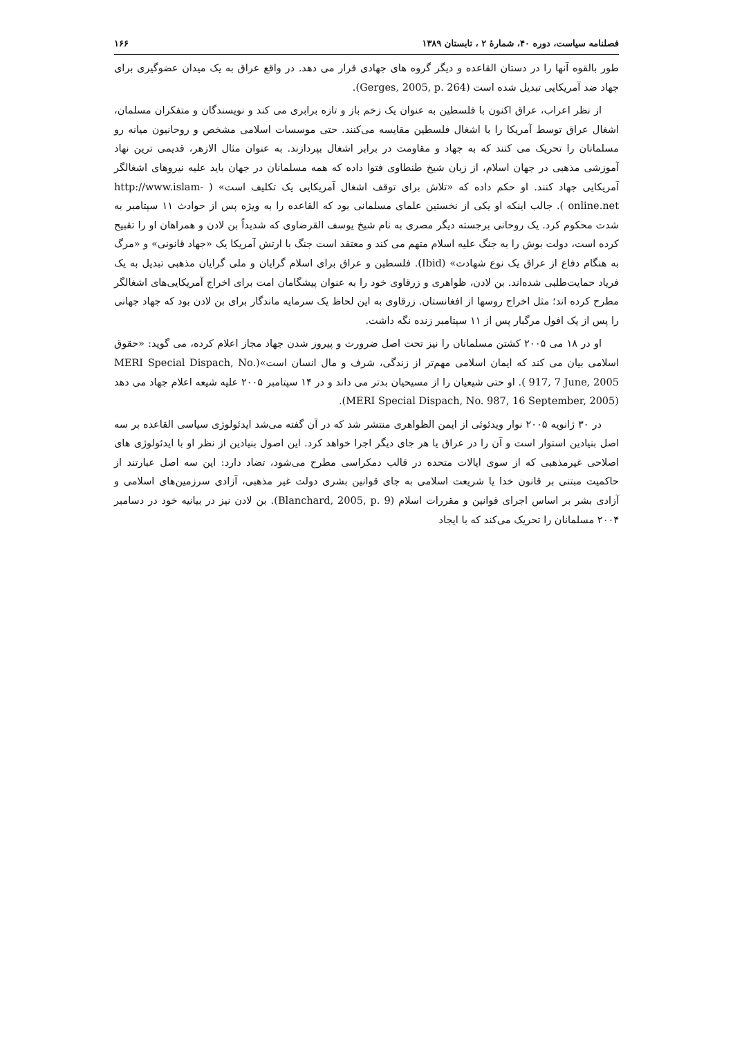فصلنامه سیاست، دوره ۴۰، شمارهٔ ۲ ، تابستان ۱۳۸۹ ۱۶۶
طور بالقوه آنها را در دستان القاعده و دیگر گروه های جهادی قرار می دهد. در واقع عراق به یک میدان عضوگیری برای جهاد ضد آمریکایی تبدیل شده است (Gerges, 2005, p. 264).
از نظر اعراب، عراق اکنون با فلسطین به عنوان یک زخم باز و تازه برابری می کند و نویسندگان و متفکران مسلمان، اشغال عراق توسط آمریکا را با اشغال فلسطین مقایسه می‌کنند. حتی موسسات اسلامی مشخص و روحانیون میانه رو مسلمانان را تحریک می کنند که به جهاد و مقاومت در برابر اشغال بپردازند. به عنوان مثال الازهر، قدیمی ترین نهاد آموزشی مذهبی در جهان اسلام، از زبان شیخ طنطاوی فتوا داده که همه مسلمانان در جهان باید علیه نیروهای اشغالگر آمریکایی جهاد کنند. او حکم داده که «تلاش برای توقف اشغال آمریکایی یک تکلیف است» ( http://www.islam-online.net ). جالب اینکه او یکی از نخستین علمای مسلمانی بود که القاعده را به ویژه پس از حوادث ۱۱ سپتامبر به شدت محکوم کرد. یک روحانی برجسته دیگر مصری به نام شیخ یوسف القرضاوی که شدیداً بن لادن و همراهان او را تقبیح کرده است، دولت بوش را به جنگ علیه اسلام متهم می کند و معتقد است جنگ با ارتش آمریکا یک «جهاد قانونی» و «مرگ به هنگام دفاع از عراق یک نوع شهادت» (Ibid). فلسطین و عراق برای اسلام گرایان و ملی گرایان مذهبی تبدیل به یک فریاد حمایت‌طلبی شده‌اند. بن لادن، ظواهری و زرقاوی خود را به عنوان پیشگامان امت برای اخراج آمریکایی‌های اشغالگر مطرح کرده اند؛ مثل اخراج روسها از افغانستان. زرقاوی به این لحاظ یک سرمایه ماندگار برای بن لادن بود که جهاد جهانی را پس از یک افول مرگبار پس از ۱۱ سپتامبر زنده نگه داشت.
او در ۱۸ می ۲۰۰۵ کشتن مسلمانان را نیز تحت اصل ضرورت و پیروز شدن جهاد مجاز اعلام کرده، می گوید: «حقوق اسلامی بیان می کند که ایمان اسلامی مهم‌تر از زندگی، شرف و مال انسان است»(MERI Special Dispach, No. 917, 7 June, 2005 ). او حتی شیعیان را از مسیحیان بدتر می داند و در ۱۴ سپتامبر ۲۰۰۵ علیه شیعه اعلام جهاد می دهد (MERI Special Dispach, No. 987, 16 September, 2005).
در ۳۰ ژانویه ۲۰۰۵ نوار ویدئوئی از ایمن الظواهری منتشر شد که در آن گفته می‌شد ایدئولوژی سیاسی القاعده بر سه اصل بنیادین استوار است و آن را در عراق یا هر جای دیگر اجرا خواهد کرد. این اصول بنیادین از نظر او با ایدئولوژی های اصلاحی غیرمذهبی که از سوی ایالات متحده در قالب دمکراسی مطرح می‌شود، تضاد دارد: این سه اصل عبارتند از حاکمیت مبتنی بر قانون خدا یا شریعت اسلامی به جای قوانین بشری دولت غیر مذهبی، آزادی سرزمین‌های اسلامی و آزادی بشر بر اساس اجرای قوانین و مقررات اسلام (Blanchard, 2005, p. 9). بن لادن نیز در بیانیه خود در دسامبر ۲۰۰۴ مسلمانان را تحریک می‌کند که با ایجاد